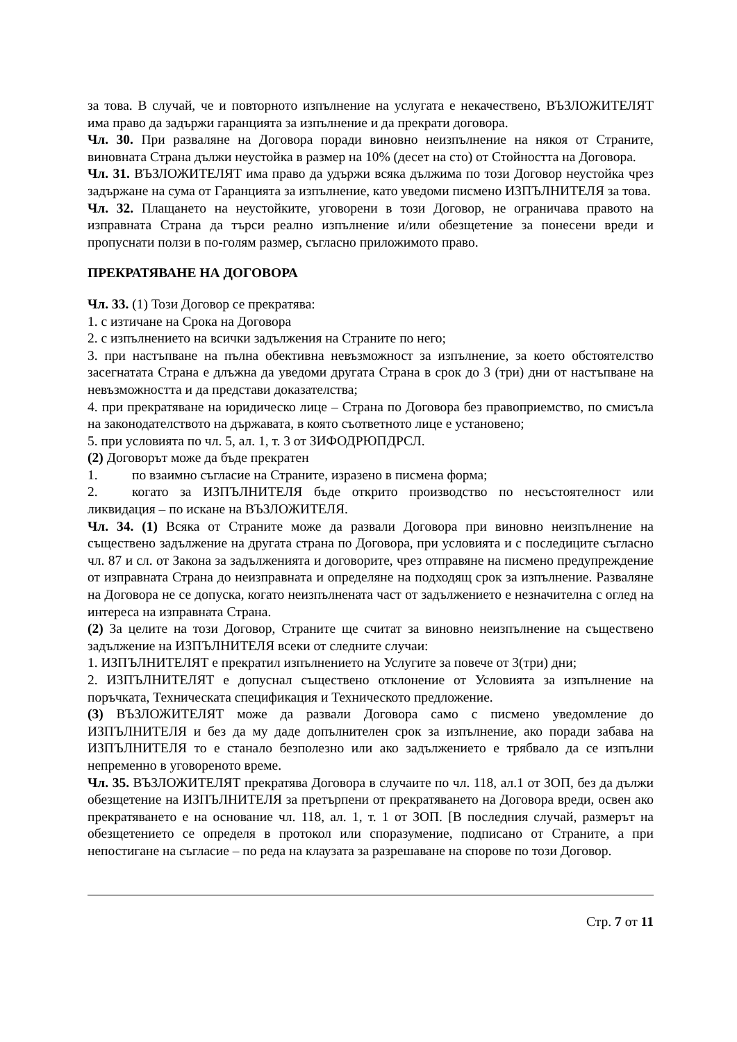за това. В случай, че и повторното изпълнение на услугата е некачествено, ВЪЗЛОЖИТЕЛЯТ има право да задържи гаранцията за изпълнение и да прекрати договора.
Чл. 30. При разваляне на Договора поради виновно неизпълнение на някоя от Страните, виновната Страна дължи неустойка в размер на 10% (десет на сто) от Стойността на Договора.
Чл. 31. ВЪЗЛОЖИТЕЛЯТ има право да удържи всяка дължима по този Договор неустойка чрез задържане на сума от Гаранцията за изпълнение, като уведоми писмено ИЗПЪЛНИТЕЛЯ за това.
Чл. 32. Плащането на неустойките, уговорени в този Договор, не ограничава правото на изправната Страна да търси реално изпълнение и/или обезщетение за понесени вреди и пропуснати ползи в по-голям размер, съгласно приложимото право.
ПРЕКРАТЯВАНЕ НА ДОГОВОРА
Чл. 33. (1) Този Договор се прекратява:
1. с изтичане на Срока на Договора
2. с изпълнението на всички задължения на Страните по него;
3. при настъпване на пълна обективна невъзможност за изпълнение, за което обстоятелство засегнатата Страна е длъжна да уведоми другата Страна в срок до 3 (три) дни от настъпване на невъзможността и да представи доказателства;
4. при прекратяване на юридическо лице – Страна по Договора без правоприемство, по смисъла на законодателството на държавата, в която съответното лице е установено;
5. при условията по чл. 5, ал. 1, т. 3 от ЗИФОДРЮПДРСЛ.
(2) Договорът може да бъде прекратен
1. по взаимно съгласие на Страните, изразено в писмена форма;
2. когато за ИЗПЪЛНИТЕЛЯ бъде открито производство по несъстоятелност или ликвидация – по искане на ВЪЗЛОЖИТЕЛЯ.
Чл. 34. (1) Всяка от Страните може да развали Договора при виновно неизпълнение на съществено задължение на другата страна по Договора, при условията и с последиците съгласно чл. 87 и сл. от Закона за задълженията и договорите, чрез отправяне на писмено предупреждение от изправната Страна до неизправната и определяне на подходящ срок за изпълнение. Разваляне на Договора не се допуска, когато неизпълнената част от задължението е незначителна с оглед на интереса на изправната Страна.
(2) За целите на този Договор, Страните ще считат за виновно неизпълнение на съществено задължение на ИЗПЪЛНИТЕЛЯ всеки от следните случаи:
1. ИЗПЪЛНИТЕЛЯТ е прекратил изпълнението на Услугите за повече от 3(три) дни;
2. ИЗПЪЛНИТЕЛЯТ е допуснал съществено отклонение от Условията за изпълнение на поръчката, Техническата спецификация и Техническото предложение.
(3) ВЪЗЛОЖИТЕЛЯТ може да развали Договора само с писмено уведомление до ИЗПЪЛНИТЕЛЯ и без да му даде допълнителен срок за изпълнение, ако поради забава на ИЗПЪЛНИТЕЛЯ то е станало безполезно или ако задължението е трябвало да се изпълни непременно в уговореното време.
Чл. 35. ВЪЗЛОЖИТЕЛЯТ прекратява Договора в случаите по чл. 118, ал.1 от ЗОП, без да дължи обезщетение на ИЗПЪЛНИТЕЛЯ за претърпени от прекратяването на Договора вреди, освен ако прекратяването е на основание чл. 118, ал. 1, т. 1 от ЗОП. [В последния случай, размерът на обезщетението се определя в протокол или споразумение, подписано от Страните, а при непостигане на съгласие – по реда на клаузата за разрешаване на спорове по този Договор.
Стр. 7 от 11